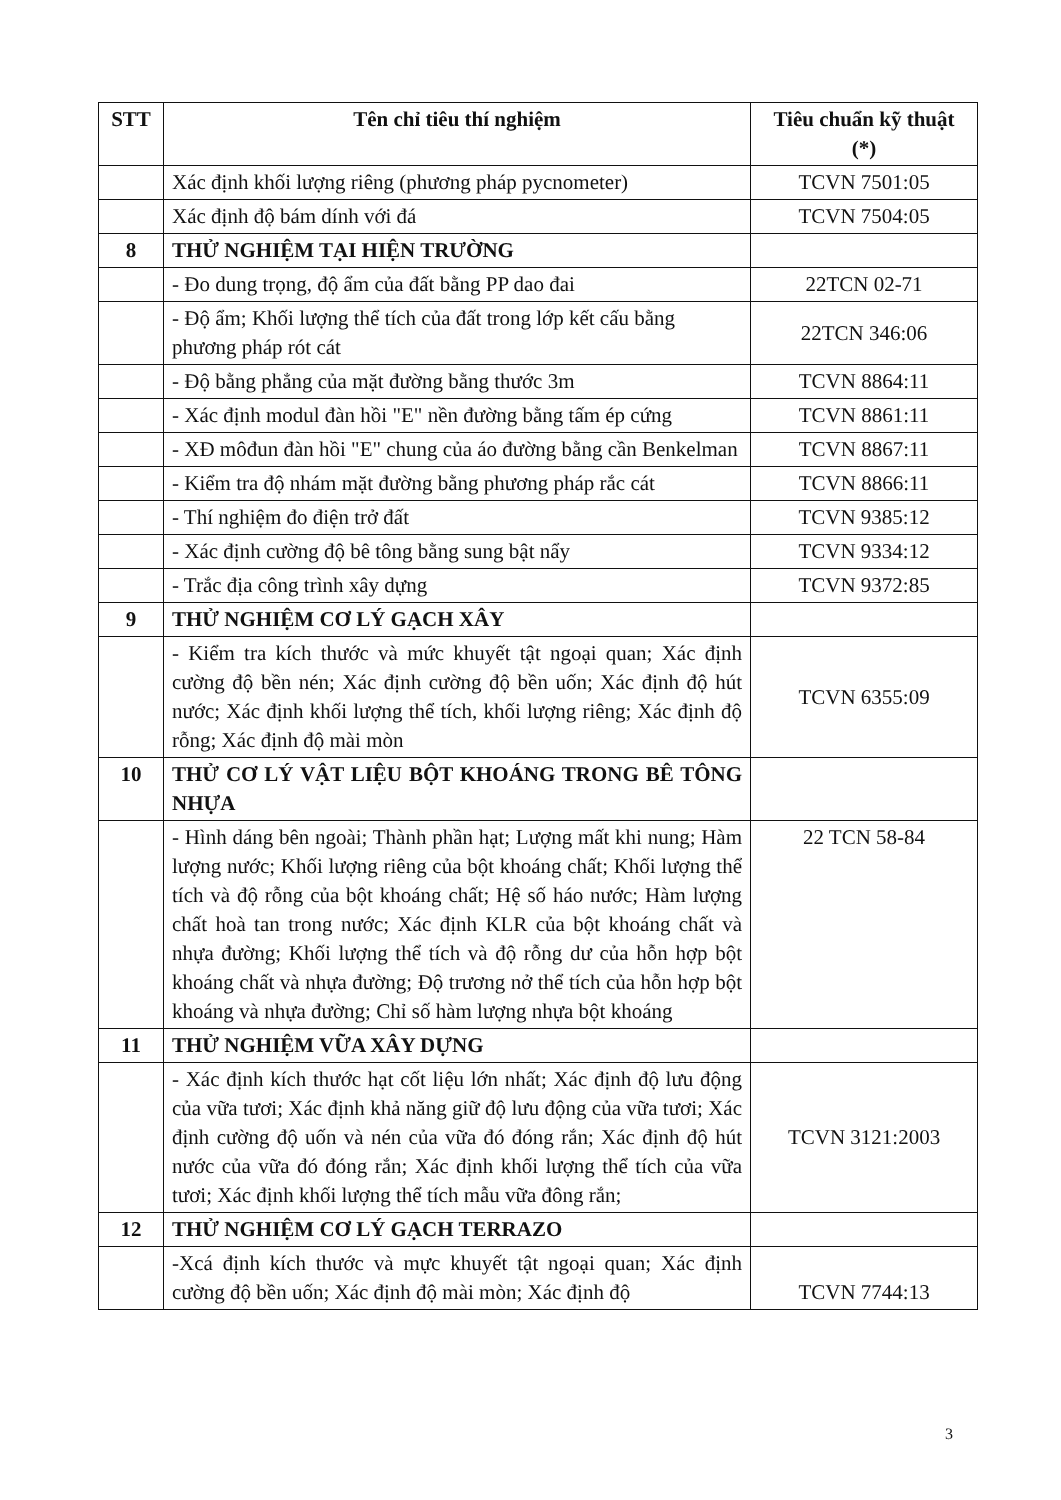| STT | Tên chỉ tiêu thí nghiệm | Tiêu chuẩn kỹ thuật (*) |
| --- | --- | --- |
| | Xác định khối lượng riêng (phương pháp pycnometer) | TCVN 7501:05 |
| | Xác định độ bám dính với đá | TCVN 7504:05 |
| 8 | THỬ NGHIỆM TẠI HIỆN TRƯỜNG | |
| | - Đo dung trọng, độ ẩm của đất bằng PP dao đai | 22TCN 02-71 |
| | - Độ ẩm; Khối lượng thể tích của đất trong lớp kết cấu bằng phương pháp rót cát | 22TCN 346:06 |
| | - Độ bằng phẳng của mặt đường bằng thước 3m | TCVN 8864:11 |
| | - Xác định modul đàn hồi "E" nền đường bằng tấm ép cứng | TCVN 8861:11 |
| | - XĐ môđun đàn hồi "E" chung của áo đường bằng cần Benkelman | TCVN 8867:11 |
| | - Kiểm tra độ nhám mặt đường bằng phương pháp rắc cát | TCVN 8866:11 |
| | - Thí nghiệm đo điện trở đất | TCVN 9385:12 |
| | - Xác định cường độ bê tông bằng sung bật nẩy | TCVN 9334:12 |
| | - Trắc địa công trình xây dựng | TCVN 9372:85 |
| 9 | THỬ NGHIỆM CƠ LÝ GẠCH XÂY | |
| | - Kiểm tra kích thước và mức khuyết tật ngoại quan; Xác định cường độ bền nén; Xác định cường độ bền uốn; Xác định độ hút nước; Xác định khối lượng thể tích, khối lượng riêng; Xác định độ rỗng; Xác định độ mài mòn | TCVN 6355:09 |
| 10 | THỬ CƠ LÝ VẬT LIỆU BỘT KHOÁNG TRONG BÊ TÔNG NHỰA | |
| | - Hình dáng bên ngoài; Thành phần hạt; Lượng mất khi nung; Hàm lượng nước; Khối lượng riêng của bột khoáng chất; Khối lượng thể tích và độ rỗng của bột khoáng chất; Hệ số háo nước; Hàm lượng chất hoà tan trong nước; Xác định KLR của bột khoáng chất và nhựa đường; Khối lượng thể tích và độ rỗng dư của hỗn hợp bột khoáng chất và nhựa đường; Độ trương nở thể tích của hỗn hợp bột khoáng và nhựa đường; Chỉ số hàm lượng nhựa bột khoáng | 22 TCN 58-84 |
| 11 | THỬ NGHIỆM VỮA XÂY DỰNG | |
| | - Xác định kích thước hạt cốt liệu lớn nhất; Xác định độ lưu động của vữa tươi; Xác định khả năng giữ độ lưu động của vữa tươi; Xác định cường độ uốn và nén của vữa đó đóng rắn; Xác định độ hút nước của vữa đó đóng rắn; Xác định khối lượng thể tích của vữa tươi; Xác định khối lượng thể tích mẫu vữa đông rắn; | TCVN 3121:2003 |
| 12 | THỬ NGHIỆM CƠ LÝ GẠCH TERRAZO | |
| | -Xcá định kích thước và mực khuyết tật ngoại quan; Xác định cường độ bền uốn; Xác định độ mài mòn; Xác định độ | TCVN 7744:13 |
3